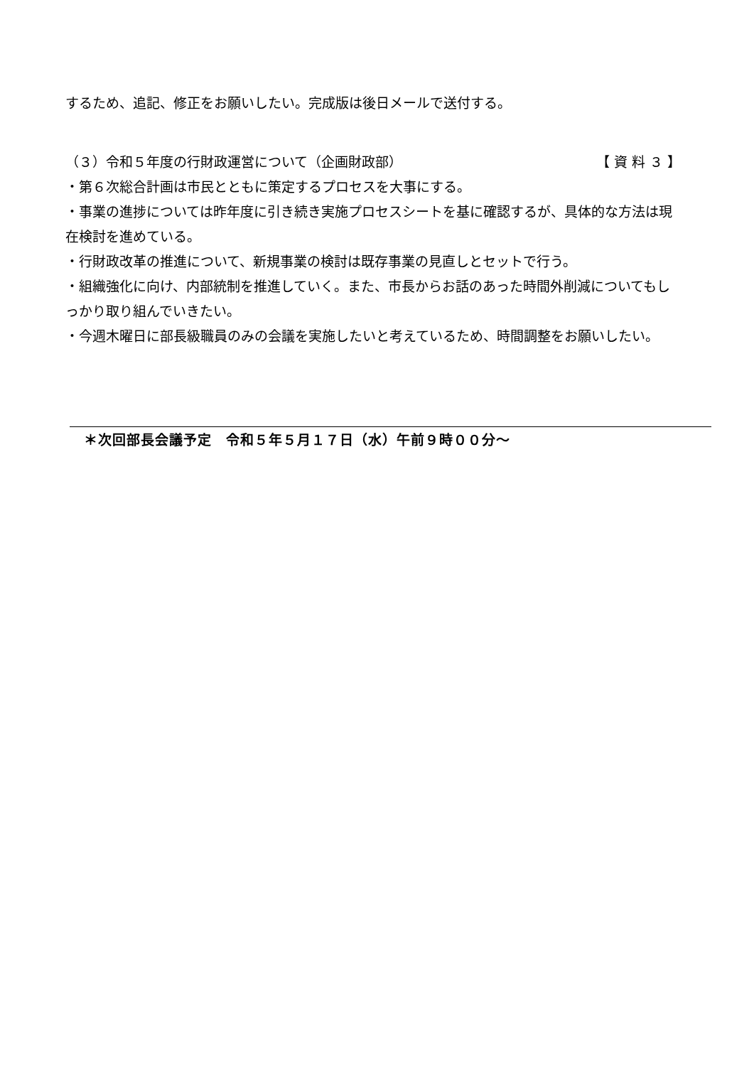するため、追記、修正をお願いしたい。完成版は後日メールで送付する。
（３）令和５年度の行財政運営について（企画財政部）
【 資 料 ３ 】
・第６次総合計画は市民とともに策定するプロセスを大事にする。
・事業の進捗については昨年度に引き続き実施プロセスシートを基に確認するが、具体的な方法は現在検討を進めている。
・行財政改革の推進について、新規事業の検討は既存事業の見直しとセットで行う。
・組織強化に向け、内部統制を推進していく。また、市長からお話のあった時間外削減についてもしっかり取り組んでいきたい。
・今週木曜日に部長級職員のみの会議を実施したいと考えているため、時間調整をお願いしたい。
＊次回部長会議予定　令和５年５月１７日（水）午前９時００分～